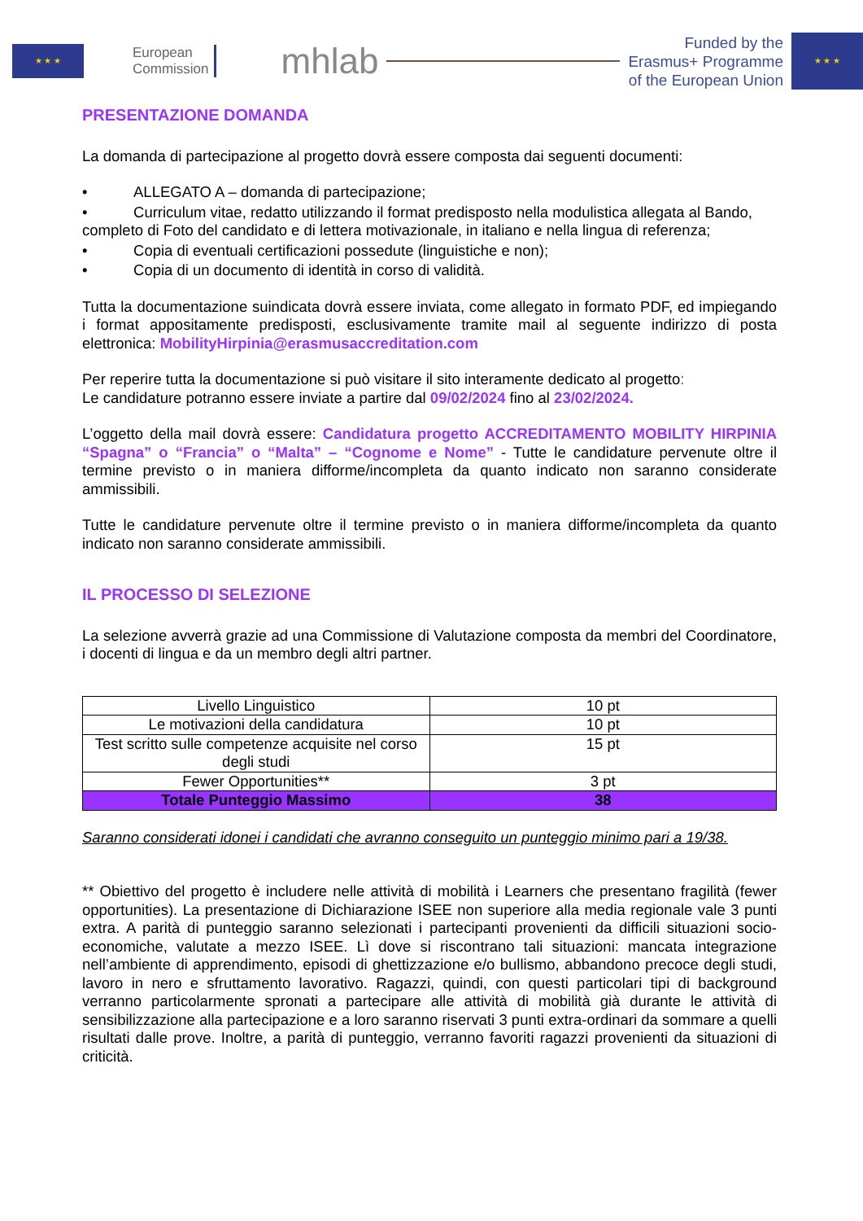★ ★ ★
European
Commission
mhlab
Funded by the
Erasmus+ Programme
of the European Union
★ ★ ★
PRESENTAZIONE DOMANDA
La domanda di partecipazione al progetto dovrà essere composta dai seguenti documenti:
• ALLEGATO A – domanda di partecipazione;
• Curriculum vitae, redatto utilizzando il format predisposto nella modulistica allegata al Bando, completo di Foto del candidato e di lettera motivazionale, in italiano e nella lingua di referenza;
• Copia di eventuali certificazioni possedute (linguistiche e non);
• Copia di un documento di identità in corso di validità.
Tutta la documentazione suindicata dovrà essere inviata, come allegato in formato PDF, ed impiegando i format appositamente predisposti, esclusivamente tramite mail al seguente indirizzo di posta elettronica: MobilityHirpinia@erasmusaccreditation.com
Per reperire tutta la documentazione si può visitare il sito interamente dedicato al progetto:
Le candidature potranno essere inviate a partire dal 09/02/2024 fino al 23/02/2024.
L’oggetto della mail dovrà essere: Candidatura progetto ACCREDITAMENTO MOBILITY HIRPINIA “Spagna” o “Francia” o “Malta” – “Cognome e Nome” - Tutte le candidature pervenute oltre il termine previsto o in maniera difforme/incompleta da quanto indicato non saranno considerate ammissibili.
Tutte le candidature pervenute oltre il termine previsto o in maniera difforme/incompleta da quanto indicato non saranno considerate ammissibili.
IL PROCESSO DI SELEZIONE
La selezione avverrà grazie ad una Commissione di Valutazione composta da membri del Coordinatore, i docenti di lingua e da un membro degli altri partner.
| Livello Linguistico | 10 pt |
| Le motivazioni della candidatura | 10 pt |
| Test scritto sulle competenze acquisite nel corso degli studi | 15 pt |
| Fewer Opportunities** | 3 pt |
| Totale Punteggio Massimo | 38 |
Saranno considerati idonei i candidati che avranno conseguito un punteggio minimo pari a 19/38.
** Obiettivo del progetto è includere nelle attività di mobilità i Learners che presentano fragilità (fewer opportunities). La presentazione di Dichiarazione ISEE non superiore alla media regionale vale 3 punti extra. A parità di punteggio saranno selezionati i partecipanti provenienti da difficili situazioni socio-economiche, valutate a mezzo ISEE. Lì dove si riscontrano tali situazioni: mancata integrazione nell’ambiente di apprendimento, episodi di ghettizzazione e/o bullismo, abbandono precoce degli studi, lavoro in nero e sfruttamento lavorativo. Ragazzi, quindi, con questi particolari tipi di background verranno particolarmente spronati a partecipare alle attività di mobilità già durante le attività di sensibilizzazione alla partecipazione e a loro saranno riservati 3 punti extra-ordinari da sommare a quelli risultati dalle prove. Inoltre, a parità di punteggio, verranno favoriti ragazzi provenienti da situazioni di criticità.